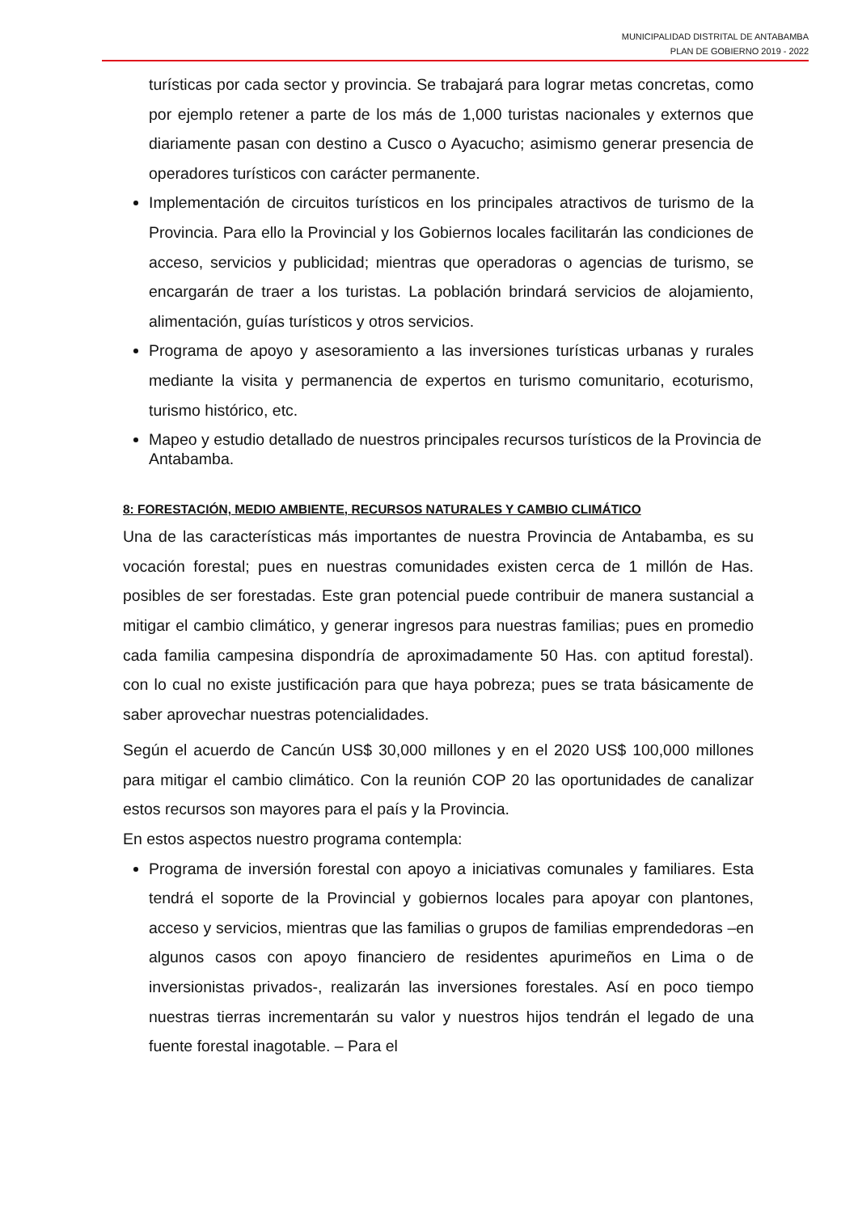MUNICIPALIDAD DISTRITAL DE ANTABAMBA
PLAN DE GOBIERNO 2019 - 2022
turísticas por cada sector y provincia. Se trabajará para lograr metas concretas, como por ejemplo retener a parte de los más de 1,000 turistas nacionales y externos que diariamente pasan con destino a Cusco o Ayacucho; asimismo generar presencia de operadores turísticos con carácter permanente.
Implementación de circuitos turísticos en los principales atractivos de turismo de la Provincia. Para ello la Provincial y los Gobiernos locales facilitarán las condiciones de acceso, servicios y publicidad; mientras que operadoras o agencias de turismo, se encargarán de traer a los turistas. La población brindará servicios de alojamiento, alimentación, guías turísticos y otros servicios.
Programa de apoyo y asesoramiento a las inversiones turísticas urbanas y rurales mediante la visita y permanencia de expertos en turismo comunitario, ecoturismo, turismo histórico, etc.
Mapeo y estudio detallado de nuestros principales recursos turísticos de la Provincia de Antabamba.
8: FORESTACIÓN, MEDIO AMBIENTE, RECURSOS NATURALES Y CAMBIO CLIMÁTICO
Una de las características más importantes de nuestra Provincia de Antabamba, es su vocación forestal; pues en nuestras comunidades existen cerca de 1 millón de Has. posibles de ser forestadas. Este gran potencial puede contribuir de manera sustancial a mitigar el cambio climático, y generar ingresos para nuestras familias; pues en promedio cada familia campesina dispondría de aproximadamente 50 Has. con aptitud forestal). con lo cual no existe justificación para que haya pobreza; pues se trata básicamente de saber aprovechar nuestras potencialidades.
Según el acuerdo de Cancún US$ 30,000 millones y en el 2020 US$ 100,000 millones para mitigar el cambio climático. Con la reunión COP 20 las oportunidades de canalizar estos recursos son mayores para el país y la Provincia.
En estos aspectos nuestro programa contempla:
Programa de inversión forestal con apoyo a iniciativas comunales y familiares. Esta tendrá el soporte de la Provincial y gobiernos locales para apoyar con plantones, acceso y servicios, mientras que las familias o grupos de familias emprendedoras –en algunos casos con apoyo financiero de residentes apurimeños en Lima o de inversionistas privados-, realizarán las inversiones forestales. Así en poco tiempo nuestras tierras incrementarán su valor y nuestros hijos tendrán el legado de una fuente forestal inagotable. – Para el